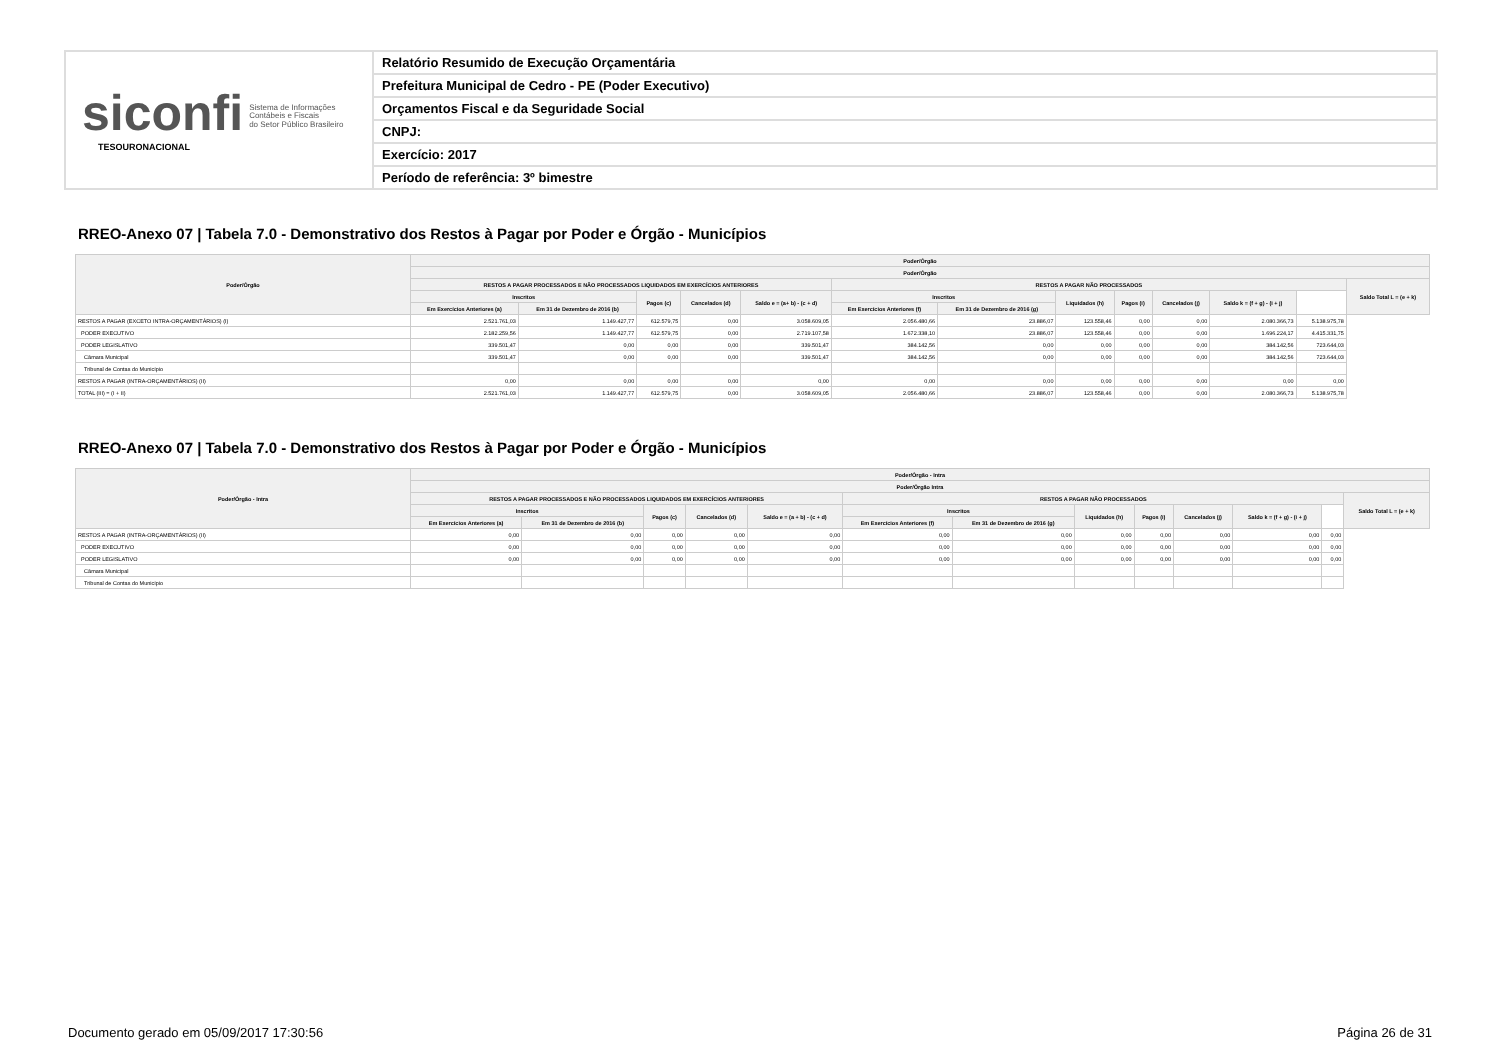siconfi Sistema de Informações
Contábeis e Fiscais
do Setor Público Brasileiro
TESOURONACIONAL
Relatório Resumido de Execução Orçamentária
Prefeitura Municipal de Cedro - PE (Poder Executivo)
Orçamentos Fiscal e da Seguridade Social
CNPJ:
Exercício: 2017
Período de referência: 3º bimestre
RREO-Anexo 07 | Tabela 7.0 - Demonstrativo dos Restos à Pagar por Poder e Órgão - Municípios
| Poder/Órgão | Poder/Órgão | | | | | | | | | | | | |
| --- | --- | --- | --- | --- | --- | --- | --- | --- | --- | --- | --- | --- | --- |
| | Poder/Órgão | | | | | | | | | | | | |
| | RESTOS A PAGAR PROCESSADOS E NÃO PROCESSADOS LIQUIDADOS EM EXERCÍCIOS ANTERIORES | | | | | RESTOS A PAGAR NÃO PROCESSADOS | | | | | | | Saldo Total L = (e + k) |
| | Inscritos | | Pagos (c) | Cancelados (d) | Saldo e = (a+ b) - (c + d) | Inscritos | | Liquidados (h) | Pagos (i) | Cancelados (j) | Saldo k = (f + g) - (i + j) | | |
| | Em Exercícios Anteriores (a) | Em 31 de Dezembro de 2016 (b) | | | | Em Exercícios Anteriores (f) | Em 31 de Dezembro de 2016 (g) | | | | | | |
| RESTOS A PAGAR (EXCETO INTRA-ORÇAMENTÁRIOS) (I) | 2.521.761,03 | 1.149.427,77 | 612.579,75 | 0,00 | 3.058.609,05 | 2.056.480,66 | 23.886,07 | 123.558,46 | 0,00 | 0,00 | 2.080.366,73 | 5.138.975,78 | |
| PODER EXECUTIVO | 2.182.259,56 | 1.149.427,77 | 612.579,75 | 0,00 | 2.719.107,58 | 1.672.338,10 | 23.886,07 | 123.558,46 | 0,00 | 0,00 | 1.696.224,17 | 4.415.331,75 | |
| PODER LEGISLATIVO | 339.501,47 | 0,00 | 0,00 | 0,00 | 339.501,47 | 384.142,56 | 0,00 | 0,00 | 0,00 | 0,00 | 384.142,56 | 723.644,03 | |
| Câmara Municipal | 339.501,47 | 0,00 | 0,00 | 0,00 | 339.501,47 | 384.142,56 | 0,00 | 0,00 | 0,00 | 0,00 | 384.142,56 | 723.644,03 | |
| Tribunal de Contas do Município | | | | | | | | | | | | | |
| RESTOS A PAGAR (INTRA-ORÇAMENTÁRIOS) (II) | 0,00 | 0,00 | 0,00 | 0,00 | 0,00 | 0,00 | 0,00 | 0,00 | 0,00 | 0,00 | 0,00 | 0,00 | |
| TOTAL (III) = (I + II) | 2.521.761,03 | 1.149.427,77 | 612.579,75 | 0,00 | 3.058.609,05 | 2.056.480,66 | 23.886,07 | 123.558,46 | 0,00 | 0,00 | 2.080.366,73 | 5.138.975,78 | |
RREO-Anexo 07 | Tabela 7.0 - Demonstrativo dos Restos à Pagar por Poder e Órgão - Municípios
| Poder/Órgão - Intra | Poder/Órgão - Intra | | | | | | | | | | | | |
| --- | --- | --- | --- | --- | --- | --- | --- | --- | --- | --- | --- | --- | --- |
| | Poder/Órgão Intra | | | | | | | | | | | | |
| | RESTOS A PAGAR PROCESSADOS E NÃO PROCESSADOS LIQUIDADOS EM EXERCÍCIOS ANTERIORES | | | | | RESTOS A PAGAR NÃO PROCESSADOS | | | | | | | Saldo Total L = (e + k) |
| | Inscritos | | Pagos (c) | Cancelados (d) | Saldo e = (a + b) - (c + d) | Inscritos | | Liquidados (h) | Pagos (i) | Cancelados (j) | Saldo k = (f + g) - (i + j) | | |
| | Em Exercícios Anteriores (a) | Em 31 de Dezembro de 2016 (b) | | | | Em Exercícios Anteriores (f) | Em 31 de Dezembro de 2016 (g) | | | | | | |
| RESTOS A PAGAR (INTRA-ORÇAMENTÁRIOS) (II) | 0,00 | 0,00 | 0,00 | 0,00 | 0,00 | 0,00 | 0,00 | 0,00 | 0,00 | 0,00 | 0,00 | 0,00 | |
| PODER EXECUTIVO | 0,00 | 0,00 | 0,00 | 0,00 | 0,00 | 0,00 | 0,00 | 0,00 | 0,00 | 0,00 | 0,00 | 0,00 | |
| PODER LEGISLATIVO | 0,00 | 0,00 | 0,00 | 0,00 | 0,00 | 0,00 | 0,00 | 0,00 | 0,00 | 0,00 | 0,00 | 0,00 | |
| Câmara Municipal | | | | | | | | | | | | | |
| Tribunal de Contas do Município | | | | | | | | | | | | | |
Documento gerado em 05/09/2017 17:30:56 Página 26 de 31